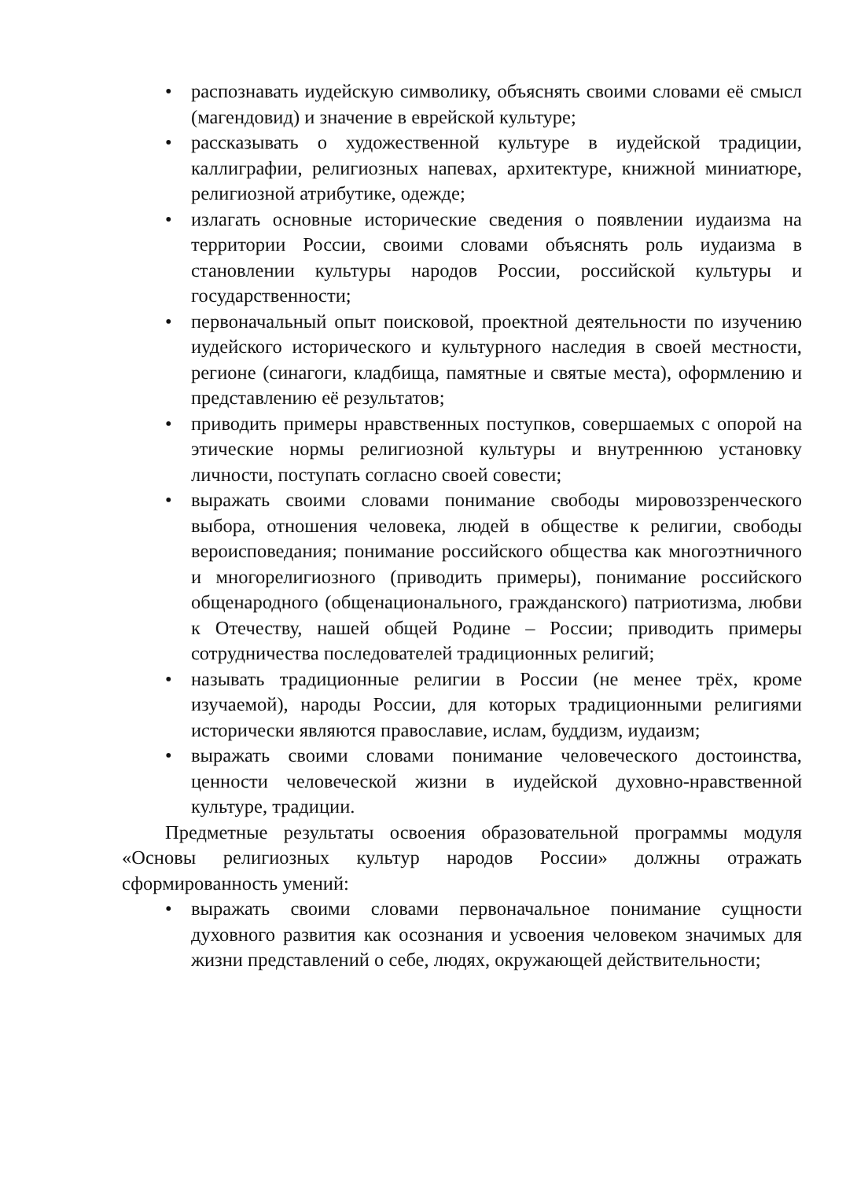• распознавать иудейскую символику, объяснять своими словами её смысл (магендовид) и значение в еврейской культуре;
• рассказывать о художественной культуре в иудейской традиции, каллиграфии, религиозных напевах, архитектуре, книжной миниатюре, религиозной атрибутике, одежде;
• излагать основные исторические сведения о появлении иудаизма на территории России, своими словами объяснять роль иудаизма в становлении культуры народов России, российской культуры и государственности;
• первоначальный опыт поисковой, проектной деятельности по изучению иудейского исторического и культурного наследия в своей местности, регионе (синагоги, кладбища, памятные и святые места), оформлению и представлению её результатов;
• приводить примеры нравственных поступков, совершаемых с опорой на этические нормы религиозной культуры и внутреннюю установку личности, поступать согласно своей совести;
• выражать своими словами понимание свободы мировоззренческого выбора, отношения человека, людей в обществе к религии, свободы вероисповедания; понимание российского общества как многоэтничного и многорелигиозного (приводить примеры), понимание российского общенародного (общенационального, гражданского) патриотизма, любви к Отечеству, нашей общей Родине – России; приводить примеры сотрудничества последователей традиционных религий;
• называть традиционные религии в России (не менее трёх, кроме изучаемой), народы России, для которых традиционными религиями исторически являются православие, ислам, буддизм, иудаизм;
• выражать своими словами понимание человеческого достоинства, ценности человеческой жизни в иудейской духовно-нравственной культуре, традиции.
Предметные результаты освоения образовательной программы модуля «Основы религиозных культур народов России» должны отражать сформированность умений:
• выражать своими словами первоначальное понимание сущности духовного развития как осознания и усвоения человеком значимых для жизни представлений о себе, людях, окружающей действительности;